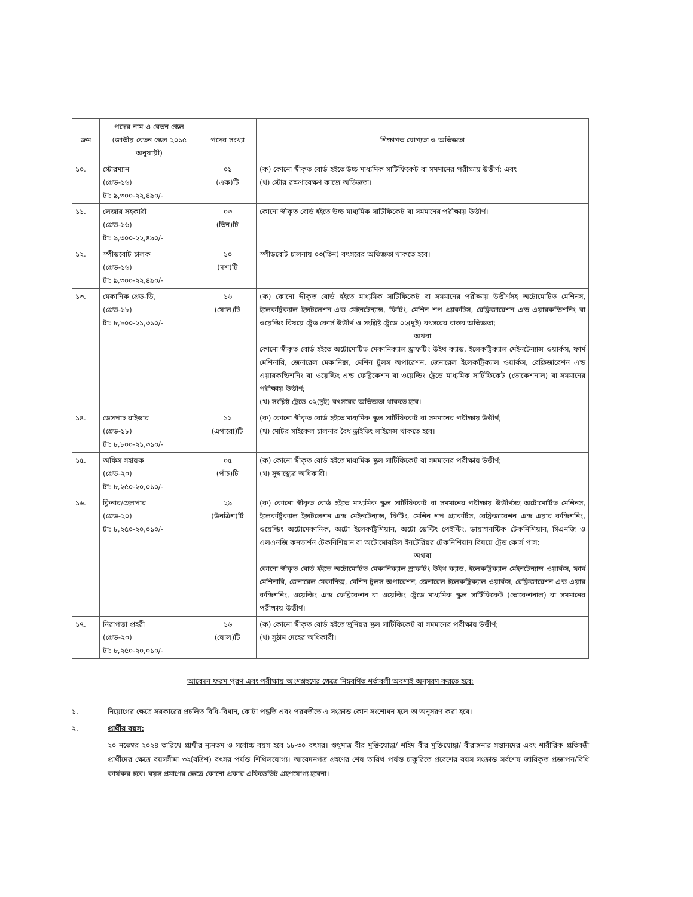| ক্রম | পদের নাম ও বেতন স্কেল (জাতীয় বেতন স্কেল ২০১৫ অনুযায়ী) | পদের সংখ্যা | শিক্ষাগত যোগ্যতা ও অভিজ্ঞতা |
| --- | --- | --- | --- |
| ১০. | স্টোরম্যান (গ্রেড-১৬) টা: ৯,৩০০-২২,৪৯০/- | ০১ (এক)টি | (ক) কোনো স্বীকৃত বোর্ড হইতে উচ্চ মাধ্যমিক সার্টিফিকেট বা সমমানের পরীক্ষায় উত্তীর্ণ; এবং (খ) স্টোর রক্ষণাবেক্ষণ কাজে অভিজ্ঞতা। |
| ১১. | লেজার সহকারী (গ্রেড-১৬) টা: ৯,৩০০-২২,৪৯০/- | ০৩ (তিন)টি | কোনো স্বীকৃত বোর্ড হইতে উচ্চ মাধ্যমিক সার্টিফিকেট বা সমমানের পরীক্ষায় উত্তীর্ণ। |
| ১২. | স্পীডবোট চালক (গ্রেড-১৬) টা: ৯,৩০০-২২,৪৯০/- | ১০ (দশ)টি | স্পীডবোট চালনায় ০৩(তিন) বৎসরের অভিজ্ঞতা থাকতে হবে। |
| ১৩. | মেকানিক গ্রেড-ডি, (গ্রেড-১৮) টা: ৮,৮০০-২১,৩১০/- | ১৬ (ষোল)টি | (ক) কোনো স্বীকৃত বোর্ড হইতে মাধ্যমিক সার্টিফিকেট বা সমমানের পরীক্ষায় উত্তীর্ণসহ অটোমোটিভ মেশিনস, ইলেকট্রিক্যাল ইন্সটলেশন এন্ড মেইনটেন্যান্স, ফিটিং, মেশিন শপ প্র্যাকটিস, রেফ্রিজারেশন এন্ড এয়ারকন্ডিশনিং বা ওয়েল্ডিং বিষয়ে ট্রেড কোর্স উত্তীর্ণ ও সংশ্লিষ্ট ট্রেডে ০২(দুই) বৎসরের বাস্তব অভিজ্ঞতা; অথবা কোনো স্বীকৃত বোর্ড হইতে অটোমোটিভ মেকানিক্যাল ড্রাফটিং উইথ ক্যাড, ইলেকট্রিক্যাল মেইনটেন্যান্স ওয়ার্কস, ফার্ম মেশিনারি, জেনারেল মেকানিক্স, মেশিন টুলস অপারেশন, জেনারেল ইলেকট্রিক্যাল ওয়ার্কস, রেফ্রিজারেশন এন্ড এয়ারকন্ডিশনিং বা ওয়েল্ডিং এন্ড ফেব্রিকেশন বা ওয়েল্ডিং ট্রেডে মাধ্যমিক সার্টিফিকেট (ভোকেশনাল) বা সমমানের পরীক্ষায় উত্তীর্ণ; (খ) সংশ্লিষ্ট ট্রেডে ০২(দুই) বৎসরের অভিজ্ঞতা থাকতে হবে। |
| ১৪. | ডেসপাচ রাইডার (গ্রেড-১৮) টা: ৮,৮০০-২১,৩১০/- | ১১ (এগারো)টি | (ক) কোনো স্বীকৃত বোর্ড হইতে মাধ্যমিক স্কুল সার্টিফিকেট বা সমমানের পরীক্ষায় উত্তীর্ণ; (খ) মোটর সাইকেল চালনার বৈধ ড্রাইভিং লাইসেন্স থাকতে হবে। |
| ১৫. | অফিস সহায়ক (গ্রেড-২০) টা: ৮,২৫০-২০,০১০/- | ০৫ (পাঁচ)টি | (ক) কোনো স্বীকৃত বোর্ড হইতে মাধ্যমিক স্কুল সার্টিফিকেট বা সমমানের পরীক্ষায় উত্তীর্ণ; (খ) সুস্বাস্থ্যের অধিকারী। |
| ১৬. | ক্লিনার/হেলপার (গ্রেড-২০) টা: ৮,২৫০-২০,০১০/- | ২৯ (উনত্রিশ)টি | (ক) কোনো স্বীকৃত বোর্ড হইতে মাধ্যমিক স্কুল সার্টিফিকেট বা সমমানের পরীক্ষায় উত্তীর্ণসহ অটোমোটিভ মেশিনস, ইলেকট্রিক্যাল ইন্সটলেশন এন্ড মেইনটেন্যান্স, ফিটিং, মেশিন শপ প্র্যাকটিস, রেফ্রিজারেশন এন্ড এয়ার কন্ডিশনিং, ওয়েল্ডিং অটোমেকানিক, অটো ইলেকট্রিশিয়ান, অটো ডেন্টিং পেইন্টিং, ডায়াগনস্টিক টেকনিশিয়ান, সিএনজি ও এলএনজি কনভার্শন টেকনিশিয়ান বা অটোমোবাইল ইনটেরিয়র টেকনিশিয়ান বিষয়ে ট্রেড কোর্স পাস; অথবা কোনো স্বীকৃত বোর্ড হইতে অটোমোটিভ মেকানিক্যাল ড্রাফটিং উইথ ক্যাড, ইলেকট্রিক্যাল মেইনটেন্যান্স ওয়ার্কস, ফার্ম মেশিনারি, জেনারেল মেকানিক্স, মেশিন টুলস অপারেশন, জেনারেল ইলেকট্রিক্যাল ওয়ার্কস, রেফ্রিজারেশন এন্ড এয়ার কন্ডিশনিং, ওয়েল্ডিং এন্ড ফেব্রিকেশন বা ওয়েল্ডিং ট্রেডে মাধ্যমিক স্কুল সার্টিফিকেট (ভোকেশনাল) বা সমমানের পরীক্ষায় উত্তীর্ণ। |
| ১৭. | নিরাপত্তা প্রহরী (গ্রেড-২০) টা: ৮,২৫০-২০,০১০/- | ১৬ (ষোল)টি | (ক) কোনো স্বীকৃত বোর্ড হইতে জুনিয়র স্কুল সার্টিফিকেট বা সমমানের পরীক্ষায় উত্তীর্ণ; (খ) সুঠাম দেহের অধিকারী। |
আবেদন ফরম পূরণ এবং পরীক্ষায় অংশগ্রহণের ক্ষেত্রে নিম্নবর্ণিত শর্তাবলী অবশ্যই অনুসরণ করতে হবে:
১. নিয়োগের ক্ষেত্রে সরকারের প্রচলিত বিধি-বিধান, কোটা পদ্ধতি এবং পরবর্তীতে এ সংক্রান্ত কোন সংশোধন হলে তা অনুসরণ করা হবে।
২. প্রার্থীর বয়স:
২০ নভেম্বর ২০২৪ তারিখে প্রার্থীর ন্যূনতম ও সর্বোচ্চ বয়স হবে ১৮-৩০ বৎসর। শুধুমাত্র বীর মুক্তিযোদ্ধা/ শহিদ বীর মুক্তিযোদ্ধা/ বীরাঙ্গনার সন্তানদের এবং শারীরিক প্রতিবন্ধী প্রার্থীদের ক্ষেত্রে বয়সসীমা ৩২(বত্রিশ) বৎসর পর্যন্ত শিথিলযোগ্য। আবেদনপত্র গ্রহণের শেষ তারিখ পর্যন্ত চাকুরিতে প্রবেশের বয়স সংক্রান্ত সর্বশেষ জারিকৃত প্রজ্ঞাপন/বিধি কার্যকর হবে। বয়স প্রমাণের ক্ষেত্রে কোনো প্রকার এফিডেভিট গ্রহণযোগ্য হবেনা।